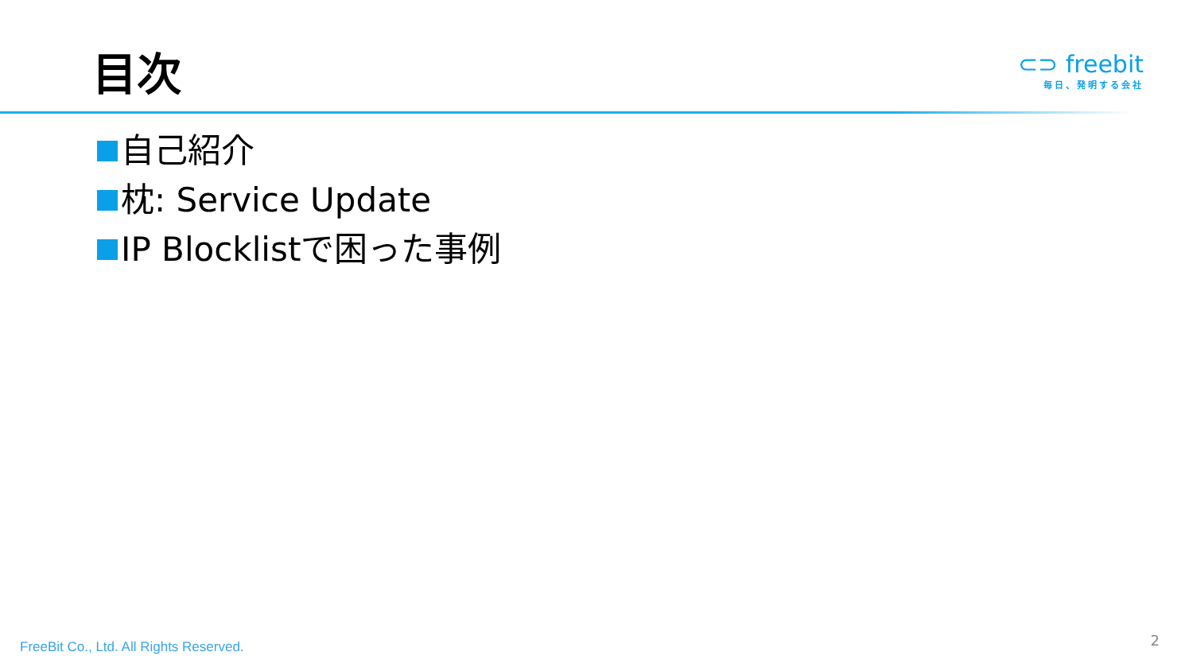目次
⊂⊃ freebit
毎日、発明する会社
自己紹介
枕: Service Update
IP Blocklistで困った事例
FreeBit Co., Ltd. All Rights Reserved.
2